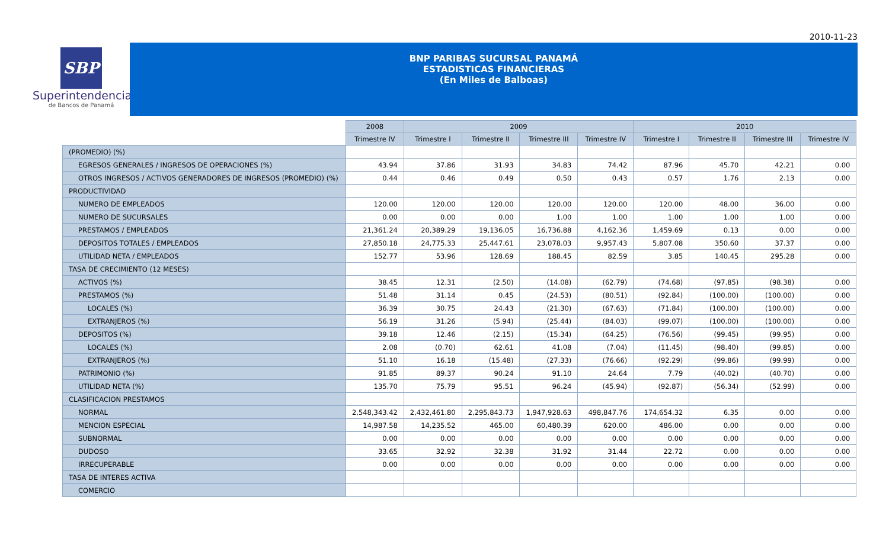2010-11-23
SBP
Superintendencia
de Bancos de Panamá
BNP PARIBAS SUCURSAL PANAMÁ
ESTADISTICAS FINANCIERAS
(En Miles de Balboas)
| | 2008 | 2009 | | | | 2010 | | | |
| --- | --- | --- | --- | --- | --- | --- | --- | --- | --- |
| | Trimestre IV | Trimestre I | Trimestre II | Trimestre III | Trimestre IV | Trimestre I | Trimestre II | Trimestre III | Trimestre IV |
| (PROMEDIO) (%) | | | | | | | | | |
| EGRESOS GENERALES / INGRESOS DE OPERACIONES (%) | 43.94 | 37.86 | 31.93 | 34.83 | 74.42 | 87.96 | 45.70 | 42.21 | 0.00 |
| OTROS INGRESOS / ACTIVOS GENERADORES DE INGRESOS (PROMEDIO) (%) | 0.44 | 0.46 | 0.49 | 0.50 | 0.43 | 0.57 | 1.76 | 2.13 | 0.00 |
| PRODUCTIVIDAD | | | | | | | | | |
| NUMERO DE EMPLEADOS | 120.00 | 120.00 | 120.00 | 120.00 | 120.00 | 120.00 | 48.00 | 36.00 | 0.00 |
| NUMERO DE SUCURSALES | 0.00 | 0.00 | 0.00 | 1.00 | 1.00 | 1.00 | 1.00 | 1.00 | 0.00 |
| PRESTAMOS / EMPLEADOS | 21,361.24 | 20,389.29 | 19,136.05 | 16,736.88 | 4,162.36 | 1,459.69 | 0.13 | 0.00 | 0.00 |
| DEPOSITOS TOTALES / EMPLEADOS | 27,850.18 | 24,775.33 | 25,447.61 | 23,078.03 | 9,957.43 | 5,807.08 | 350.60 | 37.37 | 0.00 |
| UTILIDAD NETA / EMPLEADOS | 152.77 | 53.96 | 128.69 | 188.45 | 82.59 | 3.85 | 140.45 | 295.28 | 0.00 |
| TASA DE CRECIMIENTO (12 MESES) | | | | | | | | | |
| ACTIVOS (%) | 38.45 | 12.31 | (2.50) | (14.08) | (62.79) | (74.68) | (97.85) | (98.38) | 0.00 |
| PRESTAMOS (%) | 51.48 | 31.14 | 0.45 | (24.53) | (80.51) | (92.84) | (100.00) | (100.00) | 0.00 |
| LOCALES (%) | 36.39 | 30.75 | 24.43 | (21.30) | (67.63) | (71.84) | (100.00) | (100.00) | 0.00 |
| EXTRANJEROS (%) | 56.19 | 31.26 | (5.94) | (25.44) | (84.03) | (99.07) | (100.00) | (100.00) | 0.00 |
| DEPOSITOS (%) | 39.18 | 12.46 | (2.15) | (15.34) | (64.25) | (76.56) | (99.45) | (99.95) | 0.00 |
| LOCALES (%) | 2.08 | (0.70) | 62.61 | 41.08 | (7.04) | (11.45) | (98.40) | (99.85) | 0.00 |
| EXTRANJEROS (%) | 51.10 | 16.18 | (15.48) | (27.33) | (76.66) | (92.29) | (99.86) | (99.99) | 0.00 |
| PATRIMONIO (%) | 91.85 | 89.37 | 90.24 | 91.10 | 24.64 | 7.79 | (40.02) | (40.70) | 0.00 |
| UTILIDAD NETA (%) | 135.70 | 75.79 | 95.51 | 96.24 | (45.94) | (92.87) | (56.34) | (52.99) | 0.00 |
| CLASIFICACION PRESTAMOS | | | | | | | | | |
| NORMAL | 2,548,343.42 | 2,432,461.80 | 2,295,843.73 | 1,947,928.63 | 498,847.76 | 174,654.32 | 6.35 | 0.00 | 0.00 |
| MENCION ESPECIAL | 14,987.58 | 14,235.52 | 465.00 | 60,480.39 | 620.00 | 486.00 | 0.00 | 0.00 | 0.00 |
| SUBNORMAL | 0.00 | 0.00 | 0.00 | 0.00 | 0.00 | 0.00 | 0.00 | 0.00 | 0.00 |
| DUDOSO | 33.65 | 32.92 | 32.38 | 31.92 | 31.44 | 22.72 | 0.00 | 0.00 | 0.00 |
| IRRECUPERABLE | 0.00 | 0.00 | 0.00 | 0.00 | 0.00 | 0.00 | 0.00 | 0.00 | 0.00 |
| TASA DE INTERES ACTIVA | | | | | | | | | |
| COMERCIO | | | | | | | | | |